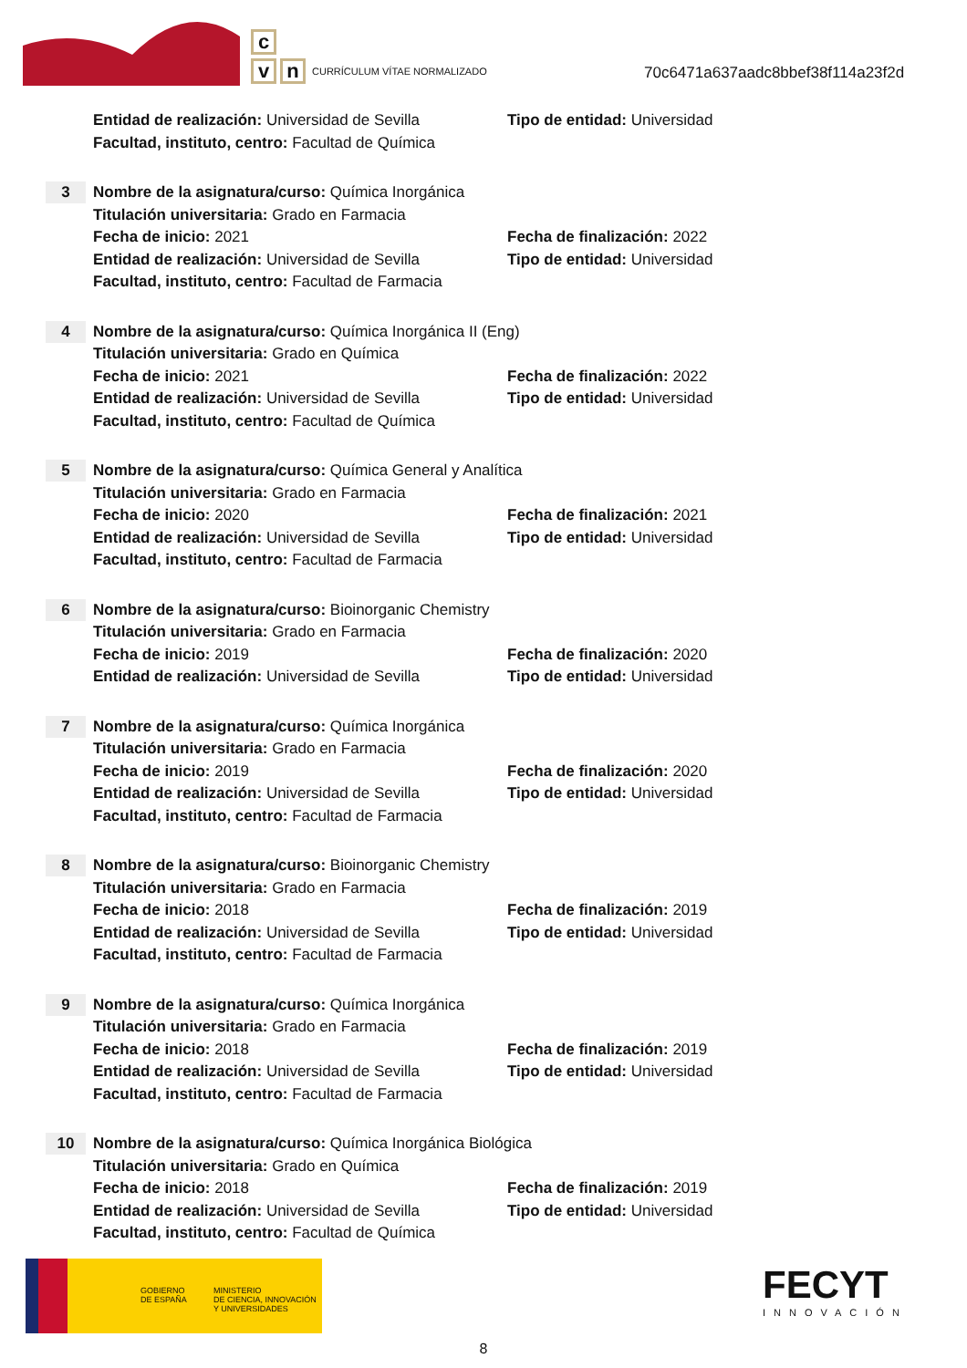c
v n
CURRÍCULUM VÍTAE NORMALIZADO
70c6471a637aadc8bbef38f114a23f2d
Entidad de realización: Universidad de Sevilla
Tipo de entidad: Universidad
Facultad, instituto, centro: Facultad de Química
3
Nombre de la asignatura/curso: Química Inorgánica
Titulación universitaria: Grado en Farmacia
Fecha de inicio: 2021 Fecha de finalización: 2022
Entidad de realización: Universidad de Sevilla
Tipo de entidad: Universidad
Facultad, instituto, centro: Facultad de Farmacia
4
Nombre de la asignatura/curso: Química Inorgánica II (Eng)
Titulación universitaria: Grado en Química
Fecha de inicio: 2021 Fecha de finalización: 2022
Entidad de realización: Universidad de Sevilla
Tipo de entidad: Universidad
Facultad, instituto, centro: Facultad de Química
5
Nombre de la asignatura/curso: Química General y Analítica
Titulación universitaria: Grado en Farmacia
Fecha de inicio: 2020 Fecha de finalización: 2021
Entidad de realización: Universidad de Sevilla
Tipo de entidad: Universidad
Facultad, instituto, centro: Facultad de Farmacia
6
Nombre de la asignatura/curso: Bioinorganic Chemistry
Titulación universitaria: Grado en Farmacia
Fecha de inicio: 2019 Fecha de finalización: 2020
Entidad de realización: Universidad de Sevilla
Tipo de entidad: Universidad
7
Nombre de la asignatura/curso: Química Inorgánica
Titulación universitaria: Grado en Farmacia
Fecha de inicio: 2019 Fecha de finalización: 2020
Entidad de realización: Universidad de Sevilla
Tipo de entidad: Universidad
Facultad, instituto, centro: Facultad de Farmacia
8
Nombre de la asignatura/curso: Bioinorganic Chemistry
Titulación universitaria: Grado en Farmacia
Fecha de inicio: 2018 Fecha de finalización: 2019
Entidad de realización: Universidad de Sevilla
Tipo de entidad: Universidad
Facultad, instituto, centro: Facultad de Farmacia
9
Nombre de la asignatura/curso: Química Inorgánica
Titulación universitaria: Grado en Farmacia
Fecha de inicio: 2018 Fecha de finalización: 2019
Entidad de realización: Universidad de Sevilla
Tipo de entidad: Universidad
Facultad, instituto, centro: Facultad de Farmacia
10
Nombre de la asignatura/curso: Química Inorgánica Biológica
Titulación universitaria: Grado en Química
Fecha de inicio: 2018 Fecha de finalización: 2019
Entidad de realización: Universidad de Sevilla
Tipo de entidad: Universidad
Facultad, instituto, centro: Facultad de Química
GOBIERNO
DE ESPAÑA
MINISTERIO
DE CIENCIA, INNOVACIÓN
Y UNIVERSIDADES
FECYT
INNOVACIÓN
8